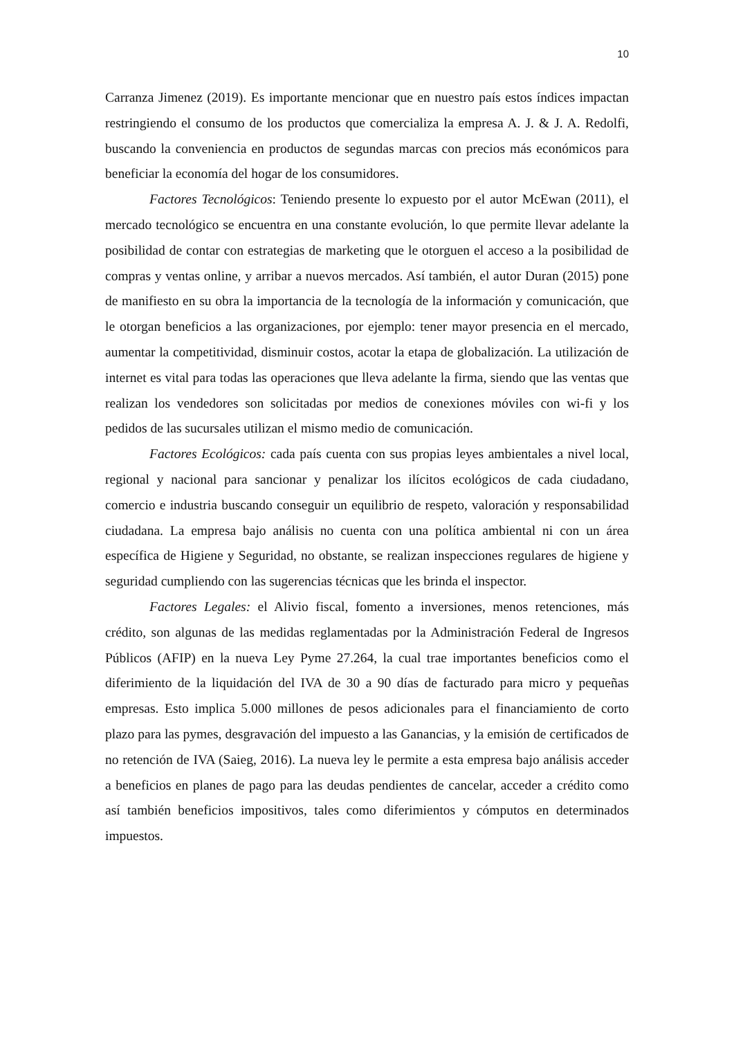10
Carranza Jimenez (2019). Es importante mencionar que en nuestro país estos índices impactan restringiendo el consumo de los productos que comercializa la empresa A. J. & J. A. Redolfi, buscando la conveniencia en productos de segundas marcas con precios más económicos para beneficiar la economía del hogar de los consumidores.
Factores Tecnológicos: Teniendo presente lo expuesto por el autor McEwan (2011), el mercado tecnológico se encuentra en una constante evolución, lo que permite llevar adelante la posibilidad de contar con estrategias de marketing que le otorguen el acceso a la posibilidad de compras y ventas online, y arribar a nuevos mercados. Así también, el autor Duran (2015) pone de manifiesto en su obra la importancia de la tecnología de la información y comunicación, que le otorgan beneficios a las organizaciones, por ejemplo: tener mayor presencia en el mercado, aumentar la competitividad, disminuir costos, acotar la etapa de globalización. La utilización de internet es vital para todas las operaciones que lleva adelante la firma, siendo que las ventas que realizan los vendedores son solicitadas por medios de conexiones móviles con wi-fi y los pedidos de las sucursales utilizan el mismo medio de comunicación.
Factores Ecológicos: cada país cuenta con sus propias leyes ambientales a nivel local, regional y nacional para sancionar y penalizar los ilícitos ecológicos de cada ciudadano, comercio e industria buscando conseguir un equilibrio de respeto, valoración y responsabilidad ciudadana. La empresa bajo análisis no cuenta con una política ambiental ni con un área específica de Higiene y Seguridad, no obstante, se realizan inspecciones regulares de higiene y seguridad cumpliendo con las sugerencias técnicas que les brinda el inspector.
Factores Legales: el Alivio fiscal, fomento a inversiones, menos retenciones, más crédito, son algunas de las medidas reglamentadas por la Administración Federal de Ingresos Públicos (AFIP) en la nueva Ley Pyme 27.264, la cual trae importantes beneficios como el diferimiento de la liquidación del IVA de 30 a 90 días de facturado para micro y pequeñas empresas. Esto implica 5.000 millones de pesos adicionales para el financiamiento de corto plazo para las pymes, desgravación del impuesto a las Ganancias, y la emisión de certificados de no retención de IVA (Saieg, 2016). La nueva ley le permite a esta empresa bajo análisis acceder a beneficios en planes de pago para las deudas pendientes de cancelar, acceder a crédito como así también beneficios impositivos, tales como diferimientos y cómputos en determinados impuestos.